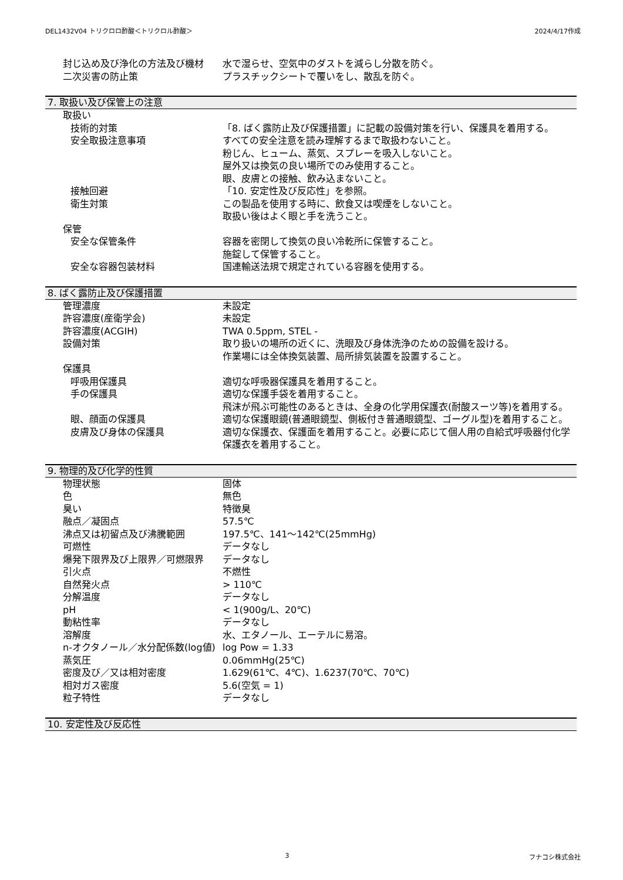DEL1432V04 トリクロロ酢酸＜トリクロル酢酸＞ 2024/4/17作成
| 封じ込め及び浄化の方法及び機材 | 水で湿らせ、空気中のダストを減らし分散を防ぐ。 |
| 二次災害の防止策 | プラスチックシートで覆いをし、散乱を防ぐ。 |
7. 取扱い及び保管上の注意
| 取扱い | |
| 技術的対策 | 「8. ばく露防止及び保護措置」に記載の設備対策を行い、保護具を着用する。 |
| 安全取扱注意事項 | すべての安全注意を読み理解するまで取扱わないこと。 粉じん、ヒューム、蒸気、スプレーを吸入しないこと。 屋外又は換気の良い場所でのみ使用すること。 眼、皮膚との接触、飲み込まないこと。 |
| 接触回避 | 「10. 安定性及び反応性」を参照。 |
| 衛生対策 | この製品を使用する時に、飲食又は喫煙をしないこと。 取扱い後はよく眼と手を洗うこと。 |
| 保管 | |
| 安全な保管条件 | 容器を密閉して換気の良い冷乾所に保管すること。 施錠して保管すること。 |
| 安全な容器包装材料 | 国連輸送法規で規定されている容器を使用する。 |
8. ばく露防止及び保護措置
| 管理濃度 | 未設定 |
| 許容濃度(産衛学会) | 未設定 |
| 許容濃度(ACGIH) | TWA 0.5ppm, STEL - |
| 設備対策 | 取り扱いの場所の近くに、洗眼及び身体洗浄のための設備を設ける。 作業場には全体換気装置、局所排気装置を設置すること。 |
| 保護具 | |
| 呼吸用保護具 | 適切な呼吸器保護具を着用すること。 |
| 手の保護具 | 適切な保護手袋を着用すること。 飛沫が飛ぶ可能性のあるときは、全身の化学用保護衣(耐酸スーツ等)を着用する。 |
| 眼、顔面の保護具 | 適切な保護眼鏡(普通眼鏡型、側板付き普通眼鏡型、ゴーグル型)を着用すること。 |
| 皮膚及び身体の保護具 | 適切な保護衣、保護面を着用すること。必要に応じて個人用の自給式呼吸器付化学保護衣を着用すること。 |
9. 物理的及び化学的性質
| 物理状態 | 固体 |
| 色 | 無色 |
| 臭い | 特徴臭 |
| 融点／凝固点 | 57.5℃ |
| 沸点又は初留点及び沸騰範囲 | 197.5℃、141～142℃(25mmHg) |
| 可燃性 | データなし |
| 爆発下限界及び上限界／可燃限界 | データなし |
| 引火点 | 不燃性 |
| 自然発火点 | > 110℃ |
| 分解温度 | データなし |
| pH | < 1(900g/L、20℃) |
| 動粘性率 | データなし |
| 溶解度 | 水、エタノール、エーテルに易溶。 |
| n-オクタノール／水分配係数(log値) | log Pow = 1.33 |
| 蒸気圧 | 0.06mmHg(25℃) |
| 密度及び／又は相対密度 | 1.629(61℃、4℃)、1.6237(70℃、70℃) |
| 相対ガス密度 | 5.6(空気 = 1) |
| 粒子特性 | データなし |
10. 安定性及び反応性
3 フナコシ株式会社